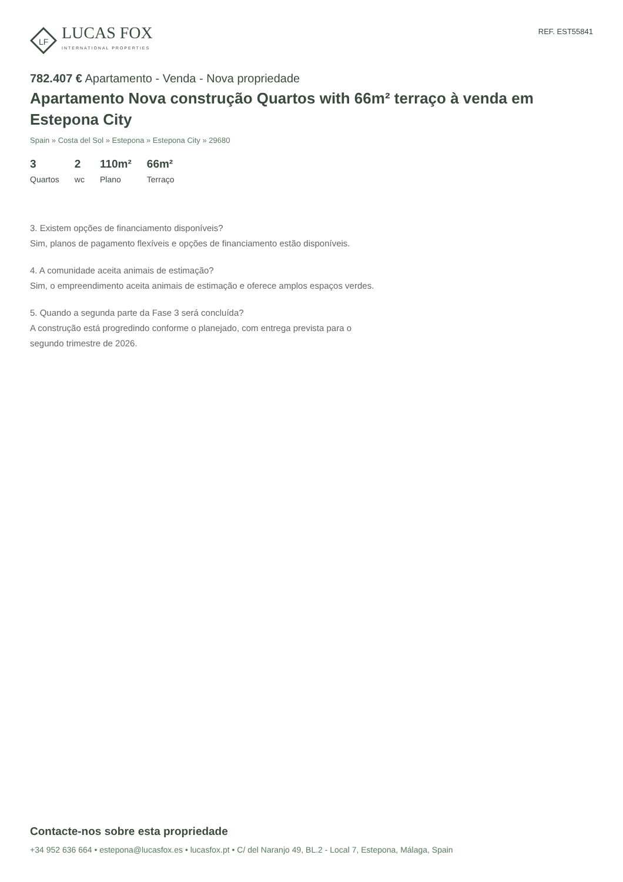LF
LUCAS FOX
INTERNATIONAL PROPERTIES
REF. EST55841
782.407 € Apartamento - Venda - Nova propriedade
Apartamento Nova construção Quartos with 66m² terraço à venda em Estepona City
Spain » Costa del Sol » Estepona » Estepona City » 29680
3
Quartos
2
wc
110m²
Plano
66m²
Terraço
3. Existem opções de financiamento disponíveis?
Sim, planos de pagamento flexíveis e opções de financiamento estão disponíveis.
4. A comunidade aceita animais de estimação?
Sim, o empreendimento aceita animais de estimação e oferece amplos espaços verdes.
5. Quando a segunda parte da Fase 3 será concluída?
A construção está progredindo conforme o planejado, com entrega prevista para o segundo trimestre de 2026.
Contacte-nos sobre esta propriedade
+34 952 636 664 • estepona@lucasfox.es • lucasfox.pt • C/ del Naranjo 49, BL.2 - Local 7, Estepona, Málaga, Spain